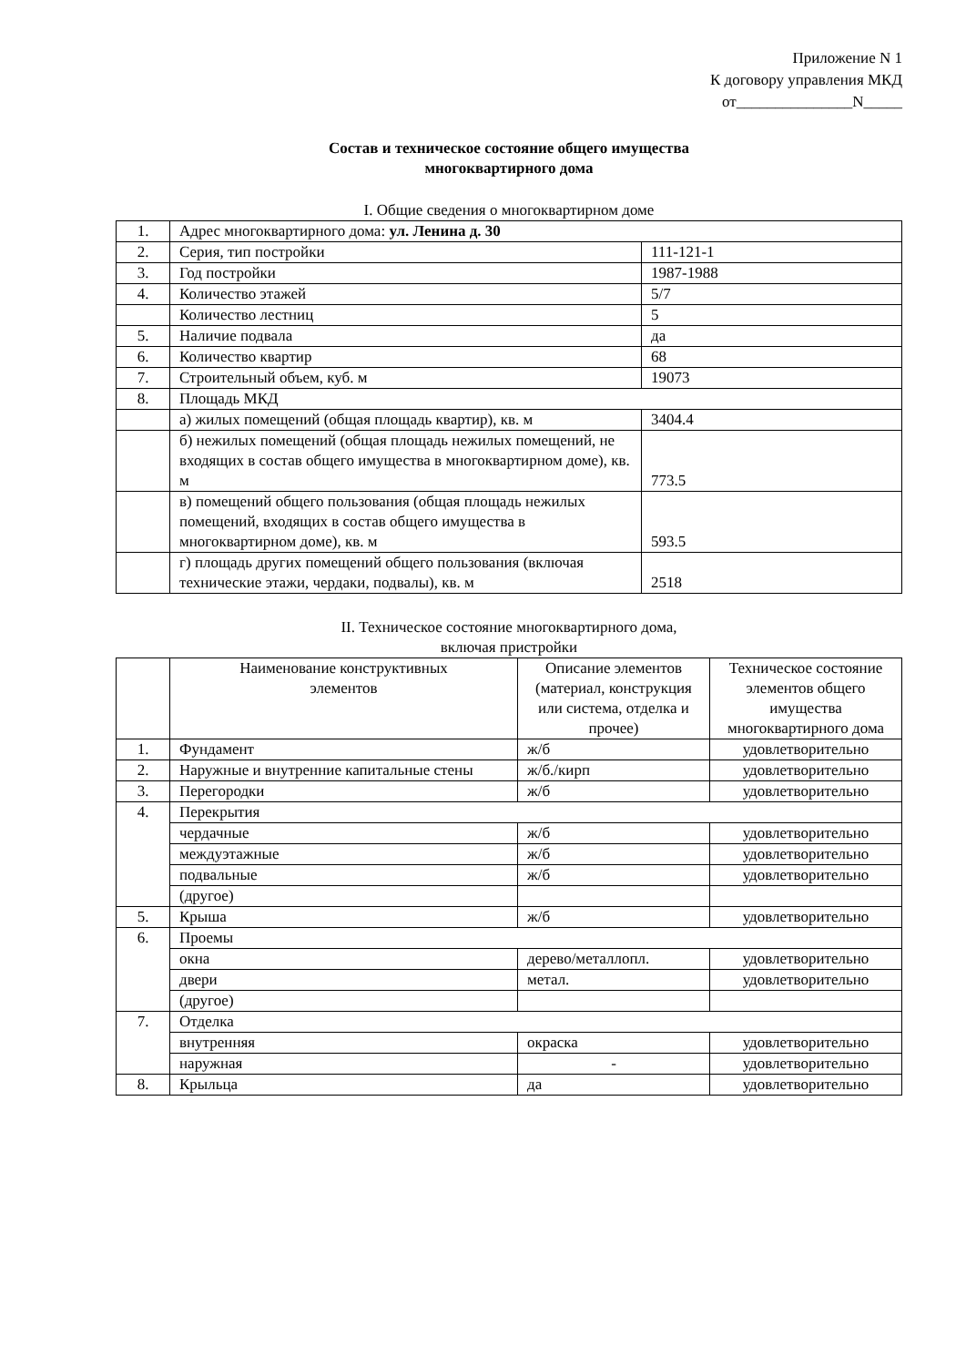Приложение N 1
К договору управления МКД
от_______________N_____
Состав и техническое состояние общего имущества
многоквартирного дома
I. Общие сведения о многоквартирном доме
| 1. | Адрес многоквартирного дома: ул. Ленина д. 30 | |
| 2. | Серия, тип постройки | 111-121-1 |
| 3. | Год постройки | 1987-1988 |
| 4. | Количество этажей | 5/7 |
| | Количество лестниц | 5 |
| 5. | Наличие подвала | да |
| 6. | Количество квартир | 68 |
| 7. | Строительный объем, куб. м | 19073 |
| 8. | Площадь МКД | |
| | а) жилых помещений (общая площадь квартир), кв. м | 3404.4 |
| | б) нежилых помещений (общая площадь нежилых помещений, не входящих в состав общего имущества в многоквартирном доме), кв. м | 773.5 |
| | в) помещений общего пользования (общая площадь нежилых помещений, входящих в состав общего имущества в многоквартирном доме), кв. м | 593.5 |
| | г) площадь других помещений общего пользования (включая технические этажи, чердаки, подвалы), кв. м | 2518 |
II. Техническое состояние многоквартирного дома,
включая пристройки
| | Наименование конструктивных элементов | Описание элементов (материал, конструкция или система, отделка и прочее) | Техническое состояние элементов общего имущества многоквартирного дома |
| --- | --- | --- | --- |
| 1. | Фундамент | ж/б | удовлетворительно |
| 2. | Наружные и внутренние капитальные стены | ж/б./кирп | удовлетворительно |
| 3. | Перегородки | ж/б | удовлетворительно |
| 4. | Перекрытия | | |
| | чердачные | ж/б | удовлетворительно |
| | междуэтажные | ж/б | удовлетворительно |
| | подвальные | ж/б | удовлетворительно |
| | (другое) | | |
| 5. | Крыша | ж/б | удовлетворительно |
| 6. | Проемы | | |
| | окна | дерево/металлопл. | удовлетворительно |
| | двери | метал. | удовлетворительно |
| | (другое) | | |
| 7. | Отделка | | |
| | внутренняя | окраска | удовлетворительно |
| | наружная | - | удовлетворительно |
| 8. | Крыльца | да | удовлетворительно |